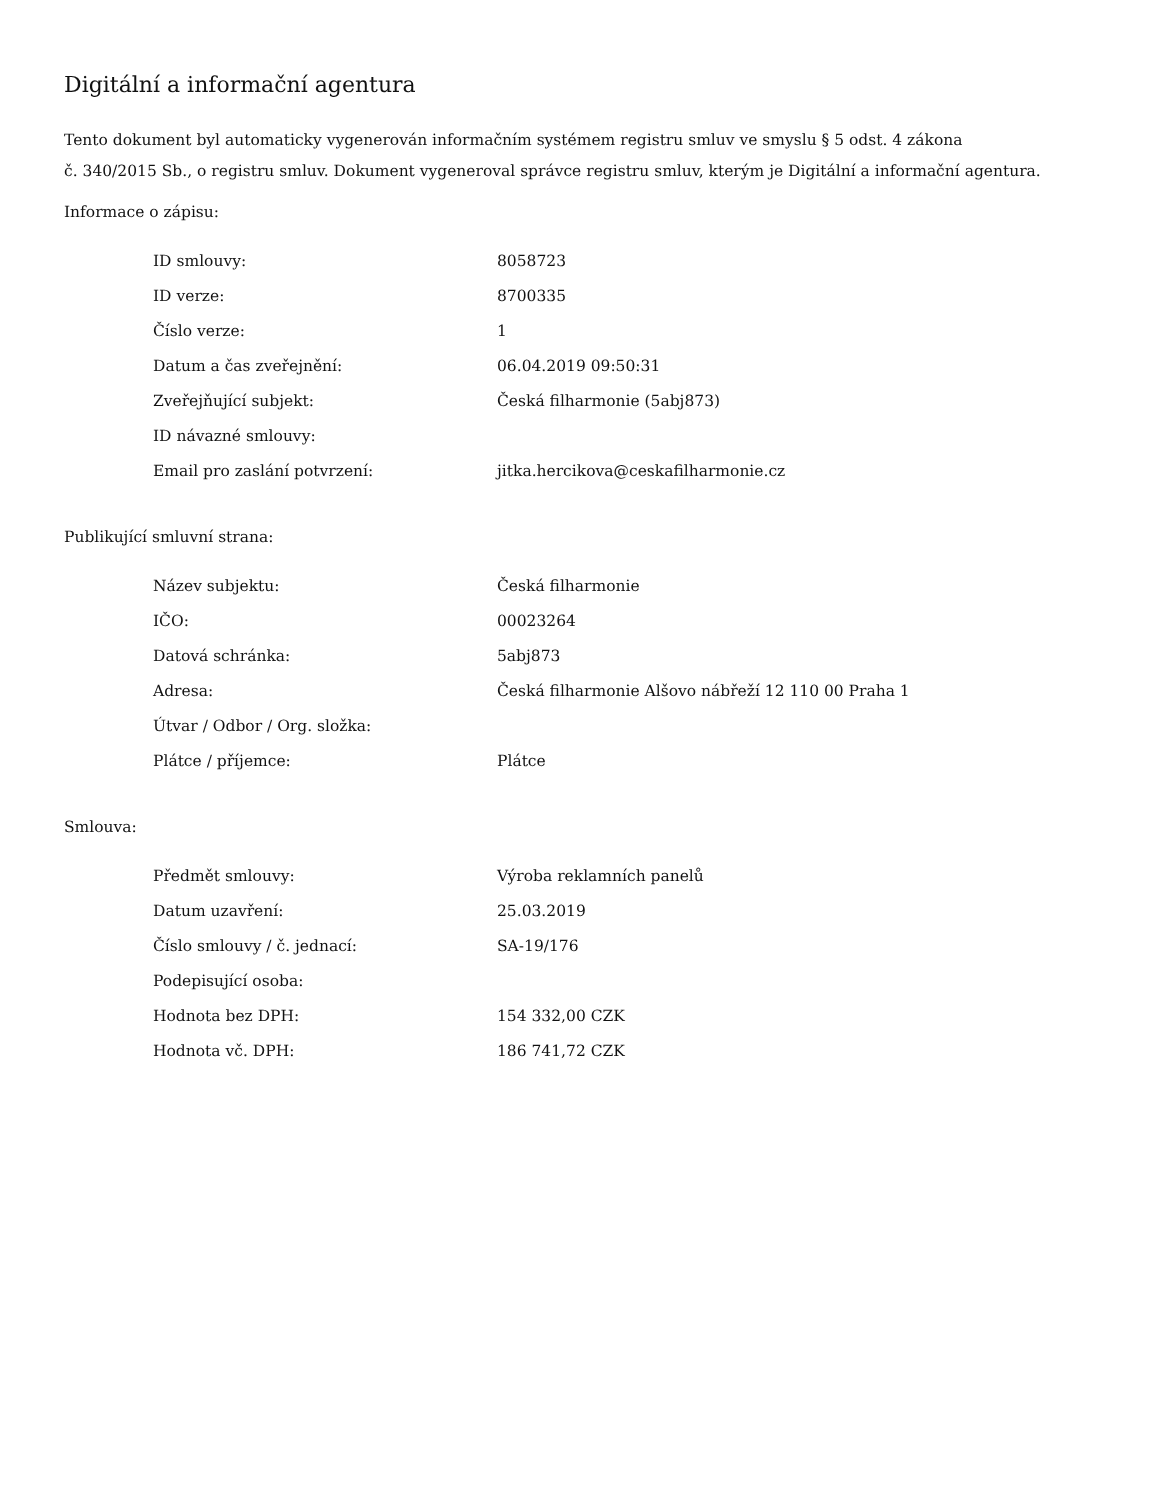Digitální a informační agentura
Tento dokument byl automaticky vygenerován informačním systémem registru smluv ve smyslu § 5 odst. 4 zákona
č. 340/2015 Sb., o registru smluv. Dokument vygeneroval správce registru smluv, kterým je Digitální a informační agentura.
Informace o zápisu:
| ID smlouvy: | 8058723 |
| ID verze: | 8700335 |
| Číslo verze: | 1 |
| Datum a čas zveřejnění: | 06.04.2019 09:50:31 |
| Zveřejňující subjekt: | Česká filharmonie (5abj873) |
| ID návazné smlouvy: | |
| Email pro zaslání potvrzení: | jitka.hercikova@ceskafilharmonie.cz |
Publikující smluvní strana:
| Název subjektu: | Česká filharmonie |
| IČO: | 00023264 |
| Datová schránka: | 5abj873 |
| Adresa: | Česká filharmonie Alšovo nábřeží 12 110 00 Praha 1 |
| Útvar / Odbor / Org. složka: | |
| Plátce / příjemce: | Plátce |
Smlouva:
| Předmět smlouvy: | Výroba reklamních panelů |
| Datum uzavření: | 25.03.2019 |
| Číslo smlouvy / č. jednací: | SA-19/176 |
| Podepisující osoba: | |
| Hodnota bez DPH: | 154 332,00 CZK |
| Hodnota vč. DPH: | 186 741,72 CZK |